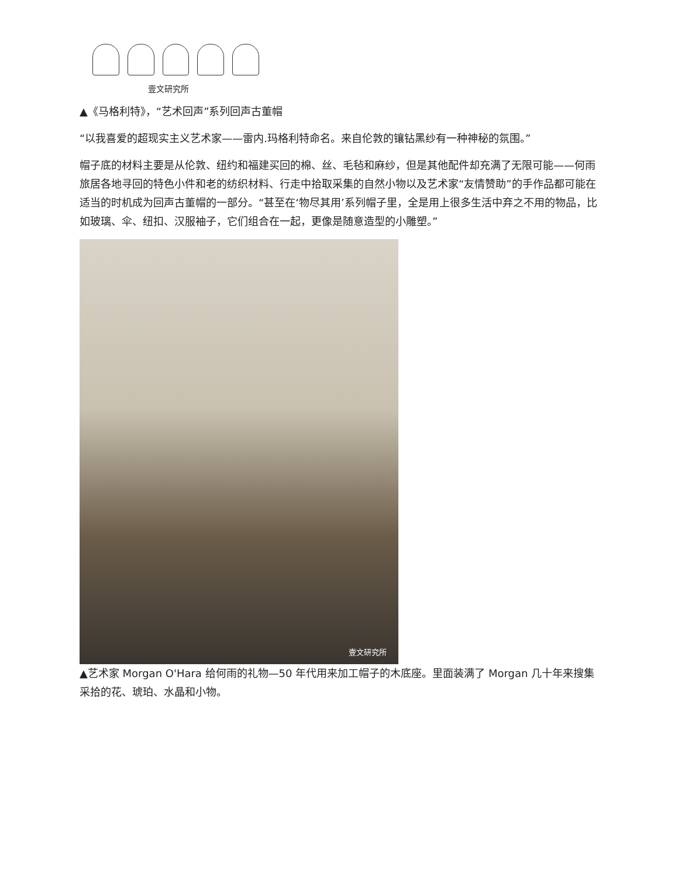壹文研究所
▲《马格利特》，“艺术回声”系列回声古董帽
“以我喜爱的超现实主义艺术家——雷内.玛格利特命名。来自伦敦的镶钻黑纱有一种神秘的氛围。”
帽子底的材料主要是从伦敦、纽约和福建买回的棉、丝、毛毡和麻纱，但是其他配件却充满了无限可能——何雨旅居各地寻回的特色小件和老的纺织材料、行走中拾取采集的自然小物以及艺术家“友情赞助”的手作品都可能在适当的时机成为回声古董帽的一部分。“甚至在‘物尽其用’系列帽子里，全是用上很多生活中弃之不用的物品，比如玻璃、伞、纽扣、汉服袖子，它们组合在一起，更像是随意造型的小雕塑。”
壹文研究所
▲艺术家 Morgan O'Hara 给何雨的礼物—50 年代用来加工帽子的木底座。里面装满了 Morgan 几十年来搜集采拾的花、琥珀、水晶和小物。